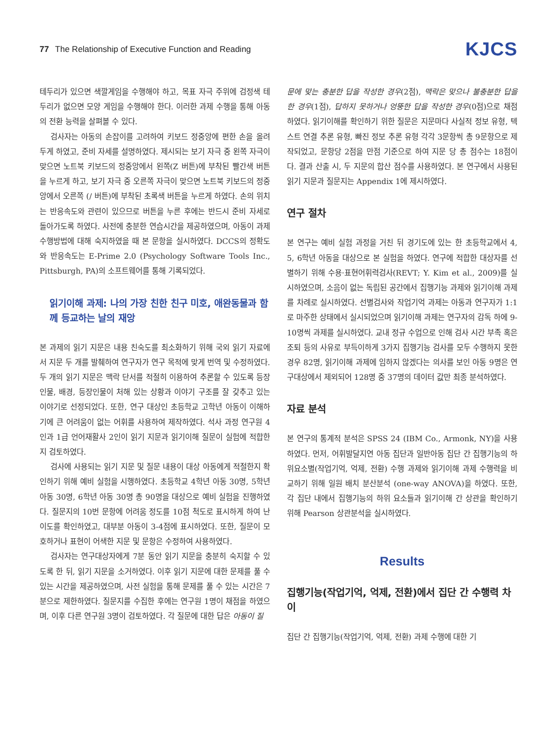77 The Relationship of Executive Function and Reading
KJCS
테두리가 있으면 색깔게임을 수행해야 하고, 목표 자극 주위에 검정색 테두리가 없으면 모양 게임을 수행해야 한다. 이러한 과제 수행을 통해 아동의 전환 능력을 살펴볼 수 있다.
검사자는 아동의 손잡이를 고려하여 키보드 정중앙에 편한 손을 올려두게 하였고, 준비 자세를 설명하였다. 제시되는 보기 자극 중 왼쪽 자극이 맞으면 노트북 키보드의 정중앙에서 왼쪽(Z 버튼)에 부착된 빨간색 버튼을 누르게 하고, 보기 자극 중 오른쪽 자극이 맞으면 노트북 키보드의 정중앙에서 오른쪽 (/ 버튼)에 부착된 초록색 버튼을 누르게 하였다. 손의 위치는 반응속도와 관련이 있으므로 버튼을 누른 후에는 반드시 준비 자세로 돌아가도록 하였다. 사전에 충분한 연습시간을 제공하였으며, 아동이 과제 수행방법에 대해 숙지하였을 때 본 문항을 실시하였다. DCCS의 정확도와 반응속도는 E-Prime 2.0 (Psychology Software Tools Inc., Pittsburgh, PA)의 소프트웨어를 통해 기록되었다.
읽기이해 과제: 나의 가장 친한 친구 미호, 애완동물과 함께 등교하는 날의 재앙
본 과제의 읽기 지문은 내용 친숙도를 최소화하기 위해 국외 읽기 자료에서 지문 두 개를 발췌하여 연구자가 연구 목적에 맞게 번역 및 수정하였다. 두 개의 읽기 지문은 맥락 단서를 적절히 이용하여 추론할 수 있도록 등장인물, 배경, 등장인물이 처해 있는 상황과 이야기 구조를 잘 갖추고 있는 이야기로 선정되었다. 또한, 연구 대상인 초등학교 고학년 아동이 이해하기에 큰 어려움이 없는 어휘를 사용하여 제작하였다. 석사 과정 연구원 4인과 1급 언어재활사 2인이 읽기 지문과 읽기이해 질문이 실험에 적합한지 검토하였다.
검사에 사용되는 읽기 지문 및 질문 내용이 대상 아동에게 적절한지 확인하기 위해 예비 실험을 시행하였다. 초등학교 4학년 아동 30명, 5학년 아동 30명, 6학년 아동 30명 총 90명을 대상으로 예비 실험을 진행하였다. 질문지의 10번 문항에 어려움 정도를 10점 척도로 표시하게 하여 난이도를 확인하였고, 대부분 아동이 3-4점에 표시하였다. 또한, 질문이 모호하거나 표현이 어색한 지문 및 문항은 수정하여 사용하였다.
검사자는 연구대상자에게 7분 동안 읽기 지문을 충분히 숙지할 수 있도록 한 뒤, 읽기 지문을 소거하였다. 이후 읽기 지문에 대한 문제를 풀 수 있는 시간을 제공하였으며, 사전 실험을 통해 문제를 풀 수 있는 시간은 7분으로 제한하였다. 질문지를 수집한 후에는 연구원 1명이 채점을 하였으며, 이후 다른 연구원 3명이 검토하였다. 각 질문에 대한 답은 아동이 질
문에 맞는 충분한 답을 작성한 경우(2점), 맥락은 맞으나 불충분한 답을 한 경우(1점), 답하지 못하거나 엉뚱한 답을 작성한 경우(0점)으로 채점하였다. 읽기이해를 확인하기 위한 질문은 지문마다 사실적 정보 유형, 텍스트 연결 추론 유형, 빠진 정보 추론 유형 각각 3문항씩 총 9문항으로 제작되었고, 문항당 2점을 만점 기준으로 하여 지문 당 총 점수는 18점이다. 결과 산출 시, 두 지문의 합산 점수를 사용하였다. 본 연구에서 사용된 읽기 지문과 질문지는 Appendix 1에 제시하였다.
연구 절차
본 연구는 예비 실험 과정을 거친 뒤 경기도에 있는 한 초등학교에서 4, 5, 6학년 아동을 대상으로 본 실험을 하였다. 연구에 적합한 대상자를 선별하기 위해 수용·표현어휘력검사(REVT; Y. Kim et al., 2009)를 실시하였으며, 소음이 없는 독립된 공간에서 집행기능 과제와 읽기이해 과제를 차례로 실시하였다. 선별검사와 작업기억 과제는 아동과 연구자가 1:1로 마주한 상태에서 실시되었으며 읽기이해 과제는 연구자의 감독 하에 9-10명씩 과제를 실시하였다. 교내 정규 수업으로 인해 검사 시간 부족 혹은 조퇴 등의 사유로 부득이하게 3가지 집행기능 검사를 모두 수행하지 못한 경우 82명, 읽기이해 과제에 임하지 않겠다는 의사를 보인 아동 9명은 연구대상에서 제외되어 128명 중 37명의 데이터 값만 최종 분석하였다.
자료 분석
본 연구의 통계적 분석은 SPSS 24 (IBM Co., Armonk, NY)을 사용하였다. 먼저, 어휘발달지연 아동 집단과 일반아동 집단 간 집행기능의 하위요소별(작업기억, 억제, 전환) 수행 과제와 읽기이해 과제 수행력을 비교하기 위해 일원 배치 분산분석 (one-way ANOVA)을 하였다. 또한, 각 집단 내에서 집행기능의 하위 요소들과 읽기이해 간 상관을 확인하기 위해 Pearson 상관분석을 실시하였다.
Results
집행기능(작업기억, 억제, 전환)에서 집단 간 수행력 차이
집단 간 집행기능(작업기억, 억제, 전환) 과제 수행에 대한 기